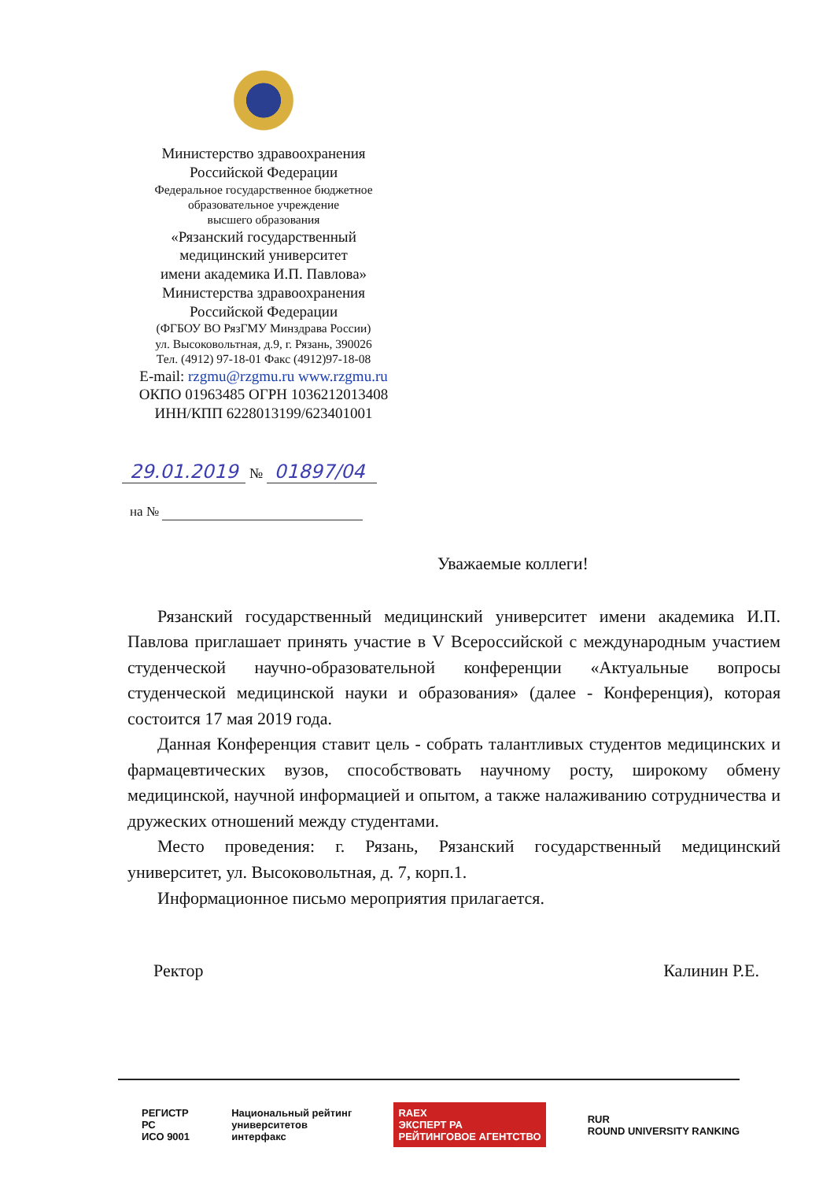Министерство здравоохранения
Российской Федерации
Федеральное государственное бюджетное
образовательное учреждение
высшего образования
«Рязанский государственный
медицинский университет
имени академика И.П. Павлова»
Министерства здравоохранения
Российской Федерации
(ФГБОУ ВО РязГМУ Минздрава России)
ул. Высоковольтная, д.9, г. Рязань, 390026
Тел. (4912) 97-18-01 Факс (4912)97-18-08
E-mail: rzgmu@rzgmu.ru www.rzgmu.ru
ОКПО 01963485 ОГРН 1036212013408
ИНН/КПП 6228013199/623401001
29.01.2019 № 01897/04
на №
Уважаемые коллеги!
Рязанский государственный медицинский университет имени академика И.П. Павлова приглашает принять участие в V Всероссийской с международным участием студенческой научно-образовательной конференции «Актуальные вопросы студенческой медицинской науки и образования» (далее - Конференция), которая состоится 17 мая 2019 года.
Данная Конференция ставит цель - собрать талантливых студентов медицинских и фармацевтических вузов, способствовать научному росту, широкому обмену медицинской, научной информацией и опытом, а также налаживанию сотрудничества и дружеских отношений между студентами.
Место проведения: г. Рязань, Рязанский государственный медицинский университет, ул. Высоковольтная, д. 7, корп.1.
Информационное письмо мероприятия прилагается.
Ректор Калинин Р.Е.
РЕГИСТР
РС
ИСО 9001
Национальный рейтинг
университетов
интерфакс
RAEX
ЭКСПЕРТ РА
РЕЙТИНГОВОЕ АГЕНТСТВО
RUR
ROUND UNIVERSITY RANKING